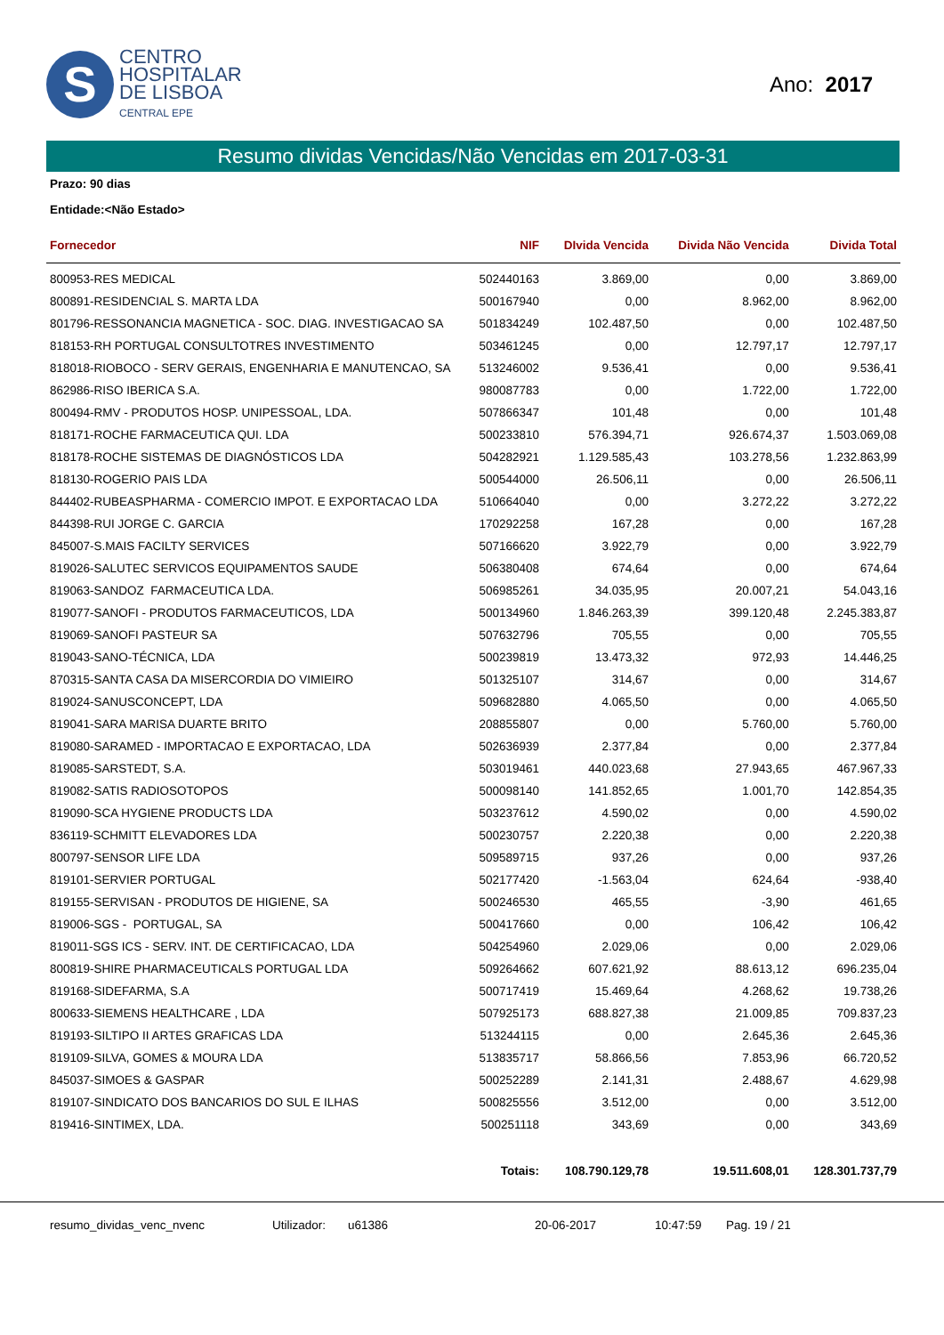S
CENTRO
HOSPITALAR
DE LISBOA
CENTRAL EPE
Ano: 2017
Resumo dividas Vencidas/Não Vencidas em 2017-03-31
Prazo: 90 dias
Entidade:<Não Estado>
| Fornecedor | NIF | DIvida Vencida | Divida Não Vencida | Divida Total |
| --- | --- | --- | --- | --- |
| 800953-RES MEDICAL | 502440163 | 3.869,00 | 0,00 | 3.869,00 |
| 800891-RESIDENCIAL S. MARTA LDA | 500167940 | 0,00 | 8.962,00 | 8.962,00 |
| 801796-RESSONANCIA MAGNETICA - SOC. DIAG. INVESTIGACAO SA | 501834249 | 102.487,50 | 0,00 | 102.487,50 |
| 818153-RH PORTUGAL CONSULTOTRES INVESTIMENTO | 503461245 | 0,00 | 12.797,17 | 12.797,17 |
| 818018-RIOBOCO - SERV GERAIS, ENGENHARIA E MANUTENCAO, SA | 513246002 | 9.536,41 | 0,00 | 9.536,41 |
| 862986-RISO IBERICA S.A. | 980087783 | 0,00 | 1.722,00 | 1.722,00 |
| 800494-RMV - PRODUTOS HOSP. UNIPESSOAL, LDA. | 507866347 | 101,48 | 0,00 | 101,48 |
| 818171-ROCHE FARMACEUTICA QUI. LDA | 500233810 | 576.394,71 | 926.674,37 | 1.503.069,08 |
| 818178-ROCHE SISTEMAS DE DIAGNÓSTICOS LDA | 504282921 | 1.129.585,43 | 103.278,56 | 1.232.863,99 |
| 818130-ROGERIO PAIS LDA | 500544000 | 26.506,11 | 0,00 | 26.506,11 |
| 844402-RUBEASPHARMA - COMERCIO IMPOT. E EXPORTACAO LDA | 510664040 | 0,00 | 3.272,22 | 3.272,22 |
| 844398-RUI JORGE C. GARCIA | 170292258 | 167,28 | 0,00 | 167,28 |
| 845007-S.MAIS FACILTY SERVICES | 507166620 | 3.922,79 | 0,00 | 3.922,79 |
| 819026-SALUTEC SERVICOS EQUIPAMENTOS SAUDE | 506380408 | 674,64 | 0,00 | 674,64 |
| 819063-SANDOZ FARMACEUTICA LDA. | 506985261 | 34.035,95 | 20.007,21 | 54.043,16 |
| 819077-SANOFI - PRODUTOS FARMACEUTICOS, LDA | 500134960 | 1.846.263,39 | 399.120,48 | 2.245.383,87 |
| 819069-SANOFI PASTEUR SA | 507632796 | 705,55 | 0,00 | 705,55 |
| 819043-SANO-TÉCNICA, LDA | 500239819 | 13.473,32 | 972,93 | 14.446,25 |
| 870315-SANTA CASA DA MISERCORDIA DO VIMIEIRO | 501325107 | 314,67 | 0,00 | 314,67 |
| 819024-SANUSCONCEPT, LDA | 509682880 | 4.065,50 | 0,00 | 4.065,50 |
| 819041-SARA MARISA DUARTE BRITO | 208855807 | 0,00 | 5.760,00 | 5.760,00 |
| 819080-SARAMED - IMPORTACAO E EXPORTACAO, LDA | 502636939 | 2.377,84 | 0,00 | 2.377,84 |
| 819085-SARSTEDT, S.A. | 503019461 | 440.023,68 | 27.943,65 | 467.967,33 |
| 819082-SATIS RADIOSOTOPOS | 500098140 | 141.852,65 | 1.001,70 | 142.854,35 |
| 819090-SCA HYGIENE PRODUCTS LDA | 503237612 | 4.590,02 | 0,00 | 4.590,02 |
| 836119-SCHMITT ELEVADORES LDA | 500230757 | 2.220,38 | 0,00 | 2.220,38 |
| 800797-SENSOR LIFE LDA | 509589715 | 937,26 | 0,00 | 937,26 |
| 819101-SERVIER PORTUGAL | 502177420 | -1.563,04 | 624,64 | -938,40 |
| 819155-SERVISAN - PRODUTOS DE HIGIENE, SA | 500246530 | 465,55 | -3,90 | 461,65 |
| 819006-SGS - PORTUGAL, SA | 500417660 | 0,00 | 106,42 | 106,42 |
| 819011-SGS ICS - SERV. INT. DE CERTIFICACAO, LDA | 504254960 | 2.029,06 | 0,00 | 2.029,06 |
| 800819-SHIRE PHARMACEUTICALS PORTUGAL LDA | 509264662 | 607.621,92 | 88.613,12 | 696.235,04 |
| 819168-SIDEFARMA, S.A | 500717419 | 15.469,64 | 4.268,62 | 19.738,26 |
| 800633-SIEMENS HEALTHCARE , LDA | 507925173 | 688.827,38 | 21.009,85 | 709.837,23 |
| 819193-SILTIPO II ARTES GRAFICAS LDA | 513244115 | 0,00 | 2.645,36 | 2.645,36 |
| 819109-SILVA, GOMES & MOURA LDA | 513835717 | 58.866,56 | 7.853,96 | 66.720,52 |
| 845037-SIMOES & GASPAR | 500252289 | 2.141,31 | 2.488,67 | 4.629,98 |
| 819107-SINDICATO DOS BANCARIOS DO SUL E ILHAS | 500825556 | 3.512,00 | 0,00 | 3.512,00 |
| 819416-SINTIMEX, LDA. | 500251118 | 343,69 | 0,00 | 343,69 |
| | Totais: | 108.790.129,78 | 19.511.608,01 | 128.301.737,79 |
resumo_dividas_venc_nvenc Utilizador: u61386 20-06-2017 10:47:59 Pag. 19 / 21